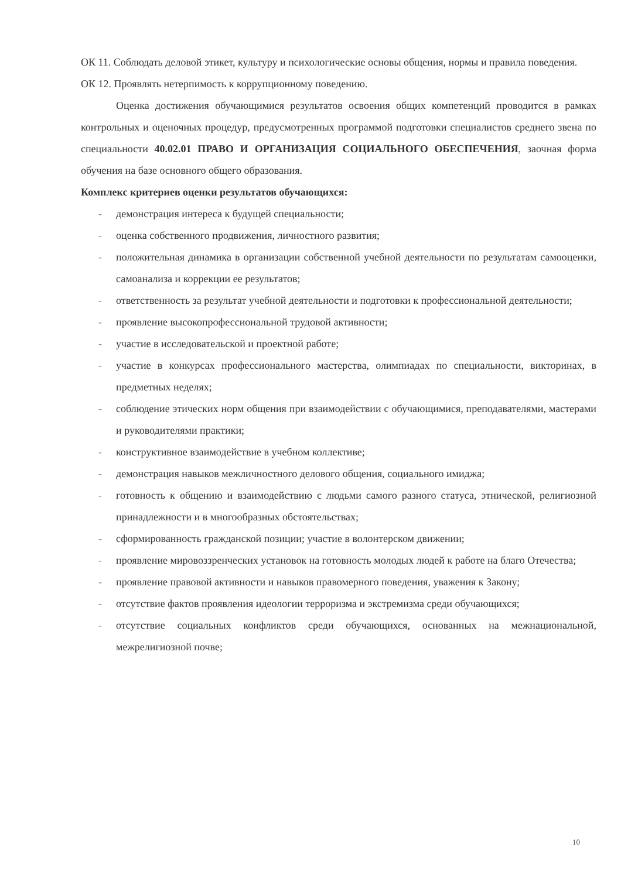ОК 11. Соблюдать деловой этикет, культуру и психологические основы общения, нормы и правила поведения.
ОК 12. Проявлять нетерпимость к коррупционному поведению.
Оценка достижения обучающимися результатов освоения общих компетенций проводится в рамках контрольных и оценочных процедур, предусмотренных программой подготовки специалистов среднего звена по специальности 40.02.01 ПРАВО И ОРГАНИЗАЦИЯ СОЦИАЛЬНОГО ОБЕСПЕЧЕНИЯ, заочная форма обучения на базе основного общего образования.
Комплекс критериев оценки результатов обучающихся:
- демонстрация интереса к будущей специальности;
- оценка собственного продвижения, личностного развития;
- положительная динамика в организации собственной учебной деятельности по результатам самооценки, самоанализа и коррекции ее результатов;
- ответственность за результат учебной деятельности и подготовки к профессиональной деятельности;
- проявление высокопрофессиональной трудовой активности;
- участие в исследовательской и проектной работе;
- участие в конкурсах профессионального мастерства, олимпиадах по специальности, викторинах, в предметных неделях;
- соблюдение этических норм общения при взаимодействии с обучающимися, преподавателями, мастерами и руководителями практики;
- конструктивное взаимодействие в учебном коллективе;
- демонстрация навыков межличностного делового общения, социального имиджа;
- готовность к общению и взаимодействию с людьми самого разного статуса, этнической, религиозной принадлежности и в многообразных обстоятельствах;
- сформированность гражданской позиции; участие в волонтерском движении;
- проявление мировоззренческих установок на готовность молодых людей к работе на благо Отечества;
- проявление правовой активности и навыков правомерного поведения, уважения к Закону;
- отсутствие фактов проявления идеологии терроризма и экстремизма среди обучающихся;
- отсутствие социальных конфликтов среди обучающихся, основанных на межнациональной, межрелигиозной почве;
10